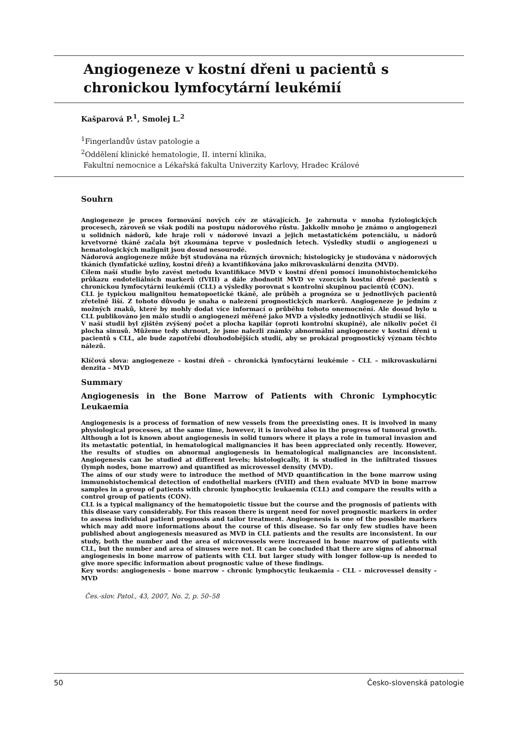Angiogeneze v kostní dřeni u pacientů s chronickou lymfocytární leukémií
Kašparová P.<sup>1</sup>, Smolej L.<sup>2</sup>
<sup>1</sup> Fingerlandův ústav patologie a
<sup>2</sup> Oddělení klinické hematologie, II. interní klinika,
Fakultní nemocnice a Lékařská fakulta Univerzity Karlovy, Hradec Králové
Souhrn
Angiogeneze je proces formování nových cév ze stávajících. Je zahrnuta v mnoha fyziologických procesech, zároveň se však podílí na postupu nádorového růstu. Jakkoliv mnoho je známo o angiogenezi u solidních nádorů, kde hraje roli v nádorové invazi a jejich metastatickém potenciálu, u nádorů krvetvorné tkáně začala být zkoumána teprve v posledních letech. Výsledky studií o angiogenezi u hematologických malignit jsou dosud nesourodé.
Nádorová angiogeneze může být studována na různých úrovních; histologicky je studována v nádorových tkáních (lymfatické uzliny, kostní dřeň) a kvantifikována jako mikrovaskulární denzita (MVD).
Cílem naší studie bylo zavést metodu kvantifikace MVD v kostní dřeni pomocí imunohistochemického průkazu endoteliálních markerů (fVIII) a dále zhodnotit MVD ve vzorcích kostní dřeně pacientů s chronickou lymfocytární leukémií (CLL) a výsledky porovnat s kontrolní skupinou pacientů (CON).
CLL je typickou malignitou hematopoetické tkáně, ale průběh a prognóza se u jednotlivých pacientů zřetelně liší. Z tohoto důvodu je snaha o nalezení prognostických markerů. Angiogeneze je jedním z možných znaků, které by mohly dodat více informací o průběhu tohoto onemocnění. Ale dosud bylo u CLL publikováno jen málo studií o angiogenezi měřené jako MVD a výsledky jednotlivých studií se liší.
V naší studii byl zjištěn zvýšený počet a plocha kapilár (oproti kontrolní skupině), ale nikoliv počet či plocha sinusů. Můžeme tedy shrnout, že jsme nalezli známky abnormální angiogeneze v kostní dřeni u pacientů s CLL, ale bude zapotřebí dlouhodobějších studií, aby se prokázal prognostický význam těchto nálezů.
Klíčová slova: angiogeneze – kostní dřeň – chronická lymfocytární leukémie – CLL – mikrovaskulární denzita – MVD
Summary
Angiogenesis in the Bone Marrow of Patients with Chronic Lymphocytic Leukaemia
Angiogenesis is a process of formation of new vessels from the preexisting ones. It is involved in many physiological processes, at the same time, however, it is involved also in the progress of tumoral growth. Although a lot is known about angiogenesis in solid tumors where it plays a role in tumoral invasion and its metastatic potential, in hematological malignancies it has been appreciated only recently. However, the results of studies on abnormal angiogenesis in hematological malignancies are inconsistent. Angiogenesis can be studied at different levels; histologically, it is studied in the infiltrated tissues (lymph nodes, bone marrow) and quantified as microvessel density (MVD).
The aims of our study were to introduce the method of MVD quantification in the bone marrow using immunohistochemical detection of endothelial markers (fVIII) and then evaluate MVD in bone marrow samples in a group of patients with chronic lymphocytic leukaemia (CLL) and compare the results with a control group of patients (CON).
CLL is a typical malignancy of the hematopoietic tissue but the course and the prognosis of patients with this disease vary considerably. For this reason there is urgent need for novel prognostic markers in order to assess individual patient prognosis and tailor treatment. Angiogenesis is one of the possible markers which may add more informations about the course of this disease. So far only few studies have been published about angiogenesis measured as MVD in CLL patients and the results are inconsistent. In our study, both the number and the area of microvessels were increased in bone marrow of patients with CLL, but the number and area of sinuses were not. It can be concluded that there are signs of abnormal angiogenesis in bone marrow of patients with CLL but larger study with longer follow-up is needed to give more specific information about prognostic value of these findings.
Key words: angiogenesis – bone marrow – chronic lymphocytic leukaemia – CLL – microvessel density – MVD
Čes.-slov. Patol., 43, 2007, No. 2, p. 50–58
50 Česko-slovenská patologie